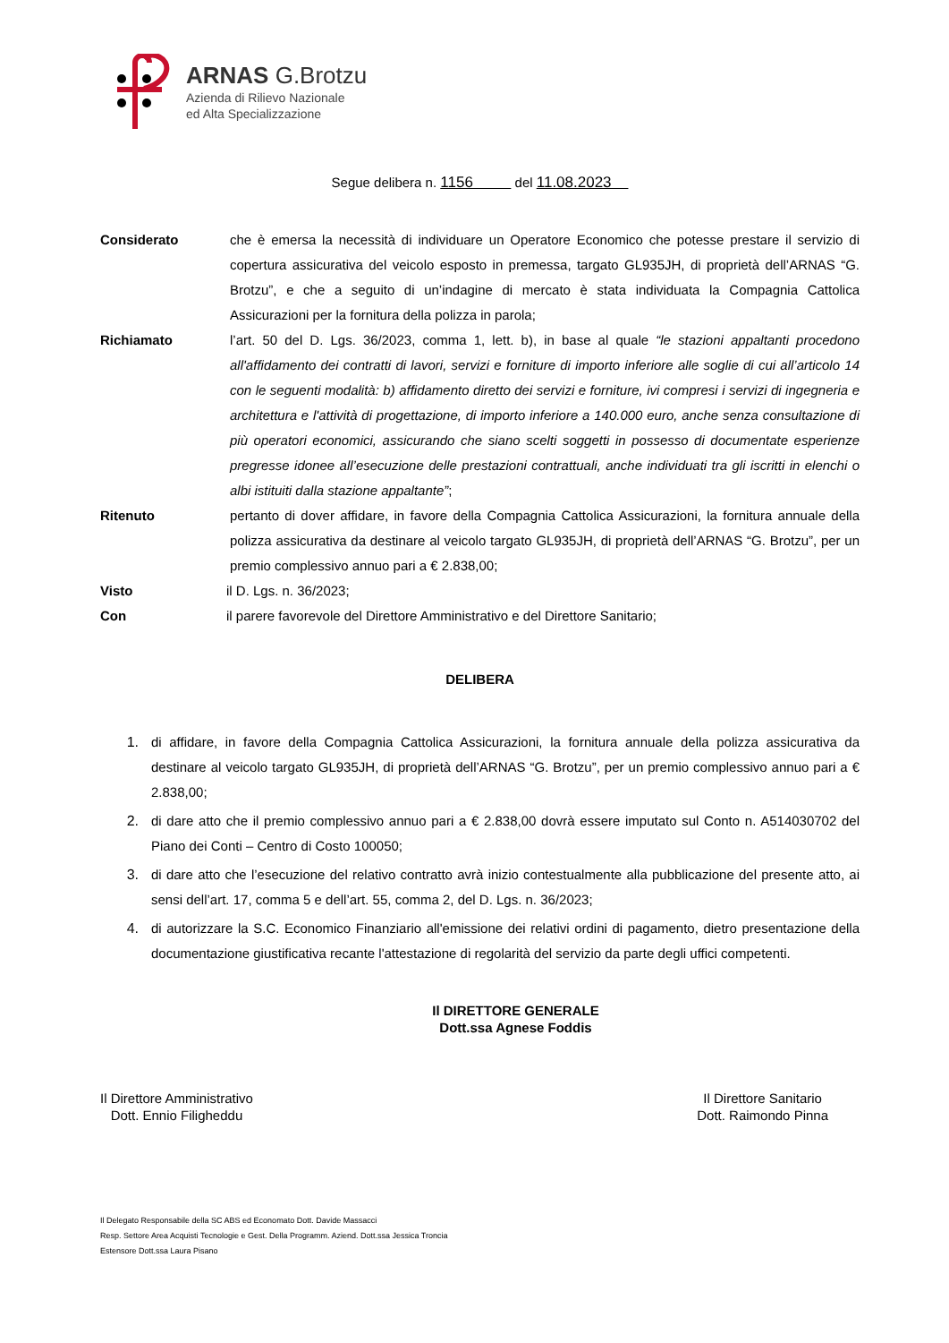ARNAS G.Brotzu
Azienda di Rilievo Nazionale
ed Alta Specializzazione
Segue delibera n. 1156 del 11.08.2023
Considerato che è emersa la necessità di individuare un Operatore Economico che potesse prestare il servizio di copertura assicurativa del veicolo esposto in premessa, targato GL935JH, di proprietà dell’ARNAS “G. Brotzu”, e che a seguito di un’indagine di mercato è stata individuata la Compagnia Cattolica Assicurazioni per la fornitura della polizza in parola;
Richiamato l’art. 50 del D. Lgs. 36/2023, comma 1, lett. b), in base al quale “le stazioni appaltanti procedono all'affidamento dei contratti di lavori, servizi e forniture di importo inferiore alle soglie di cui all’articolo 14 con le seguenti modalità: b) affidamento diretto dei servizi e forniture, ivi compresi i servizi di ingegneria e architettura e l'attività di progettazione, di importo inferiore a 140.000 euro, anche senza consultazione di più operatori economici, assicurando che siano scelti soggetti in possesso di documentate esperienze pregresse idonee all’esecuzione delle prestazioni contrattuali, anche individuati tra gli iscritti in elenchi o albi istituiti dalla stazione appaltante”;
Ritenuto pertanto di dover affidare, in favore della Compagnia Cattolica Assicurazioni, la fornitura annuale della polizza assicurativa da destinare al veicolo targato GL935JH, di proprietà dell’ARNAS “G. Brotzu”, per un premio complessivo annuo pari a € 2.838,00;
Visto il D. Lgs. n. 36/2023;
Con il parere favorevole del Direttore Amministrativo e del Direttore Sanitario;
DELIBERA
1. di affidare, in favore della Compagnia Cattolica Assicurazioni, la fornitura annuale della polizza assicurativa da destinare al veicolo targato GL935JH, di proprietà dell’ARNAS “G. Brotzu”, per un premio complessivo annuo pari a € 2.838,00;
2. di dare atto che il premio complessivo annuo pari a € 2.838,00 dovrà essere imputato sul Conto n. A514030702 del Piano dei Conti – Centro di Costo 100050;
3. di dare atto che l’esecuzione del relativo contratto avrà inizio contestualmente alla pubblicazione del presente atto, ai sensi dell’art. 17, comma 5 e dell’art. 55, comma 2, del D. Lgs. n. 36/2023;
4. di autorizzare la S.C. Economico Finanziario all'emissione dei relativi ordini di pagamento, dietro presentazione della documentazione giustificativa recante l'attestazione di regolarità del servizio da parte degli uffici competenti.
Il DIRETTORE GENERALE
Dott.ssa Agnese Foddis
Il Direttore Amministrativo
Dott. Ennio Filigheddu
Il Direttore Sanitario
Dott. Raimondo Pinna
Il Delegato Responsabile della SC ABS ed Economato Dott. Davide Massacci
Resp. Settore Area Acquisti Tecnologie e Gest. Della Programm. Aziend. Dott.ssa Jessica Troncia
Estensore Dott.ssa Laura Pisano